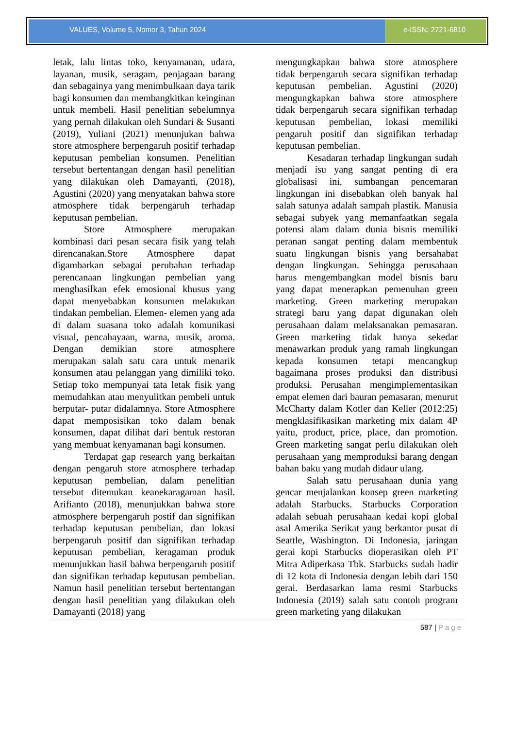VALUES, Volume 5, Nomor 3, Tahun 2024
e-ISSN: 2721-6810
letak, lalu lintas toko, kenyamanan, udara, layanan, musik, seragam, penjagaan barang dan sebagainya yang menimbulkaan daya tarik bagi konsumen dan membangkitkan keinginan untuk membeli. Hasil penelitian sebelumnya yang pernah dilakukan oleh Sundari & Susanti (2019), Yuliani (2021) menunjukan bahwa store atmosphere berpengaruh positif terhadap keputusan pembelian konsumen. Penelitian tersebut bertentangan dengan hasil penelitian yang dilakukan oleh Damayanti, (2018), Agustini (2020) yang menyatakan bahwa store atmosphere tidak berpengaruh terhadap keputusan pembelian.
Store Atmosphere merupakan kombinasi dari pesan secara fisik yang telah direncanakan.Store Atmosphere dapat digambarkan sebagai perubahan terhadap perencanaan lingkungan pembelian yang menghasilkan efek emosional khusus yang dapat menyebabkan konsumen melakukan tindakan pembelian. Elemen- elemen yang ada di dalam suasana toko adalah komunikasi visual, pencahayaan, warna, musik, aroma. Dengan demikian store atmosphere merupakan salah satu cara untuk menarik konsumen atau pelanggan yang dimiliki toko. Setiap toko mempunyai tata letak fisik yang memudahkan atau menyulitkan pembeli untuk berputar- putar didalamnya. Store Atmosphere dapat memposisikan toko dalam benak konsumen, dapat dilihat dari bentuk restoran yang membuat kenyamanan bagi konsumen.
Terdapat gap research yang berkaitan dengan pengaruh store atmosphere terhadap keputusan pembelian, dalam penelitian tersebut ditemukan keanekaragaman hasil. Arifianto (2018), menunjukkan bahwa store atmosphere berpengaruh postif dan signifikan terhadap keputusan pembelian, dan lokasi berpengaruh positif dan signifikan terhadap keputusan pembelian, keragaman produk menunjukkan hasil bahwa berpengaruh positif dan signifikan terhadap keputusan pembelian. Namun hasil penelitian tersebut bertentangan dengan hasil penelitian yang dilakukan oleh Damayanti (2018) yang
mengungkapkan bahwa store atmosphere tidak berpengaruh secara signifikan terhadap keputusan pembelian. Agustini (2020) mengungkapkan bahwa store atmosphere tidak berpengaruh secara signifikan terhadap keputusan pembelian, lokasi memiliki pengaruh positif dan signifikan terhadap keputusan pembelian.
Kesadaran terhadap lingkungan sudah menjadi isu yang sangat penting di era globalisasi ini, sumbangan pencemaran lingkungan ini disebabkan oleh banyak hal salah satunya adalah sampah plastik. Manusia sebagai subyek yang memanfaatkan segala potensi alam dalam dunia bisnis memiliki peranan sangat penting dalam membentuk suatu lingkungan bisnis yang bersahabat dengan lingkungan. Sehingga perusahaan harus mengembangkan model bisnis baru yang dapat menerapkan pemenuhan green marketing. Green marketing merupakan strategi baru yang dapat digunakan oleh perusahaan dalam melaksanakan pemasaran. Green marketing tidak hanya sekedar menawarkan produk yang ramah lingkungan kepada konsumen tetapi mencangkup bagaimana proses produksi dan distribusi produksi. Perusahan mengimplementasikan empat elemen dari bauran pemasaran, menurut McCharty dalam Kotler dan Keller (2012:25) mengklasifikasikan marketing mix dalam 4P yaitu, product, price, place, dan promotion. Green marketing sangat perlu dilakukan oleh perusahaan yang memproduksi barang dengan bahan baku yang mudah didaur ulang.
Salah satu perusahaan dunia yang gencar menjalankan konsep green marketing adalah Starbucks. Starbucks Corporation adalah sebuah perusahaan kedai kopi global asal Amerika Serikat yang berkantor pusat di Seattle, Washington. Di Indonesia, jaringan gerai kopi Starbucks dioperasikan oleh PT Mitra Adiperkasa Tbk. Starbucks sudah hadir di 12 kota di Indonesia dengan lebih dari 150 gerai. Berdasarkan lama resmi Starbucks Indonesia (2019) salah satu contoh program green marketing yang dilakukan
587 | Page